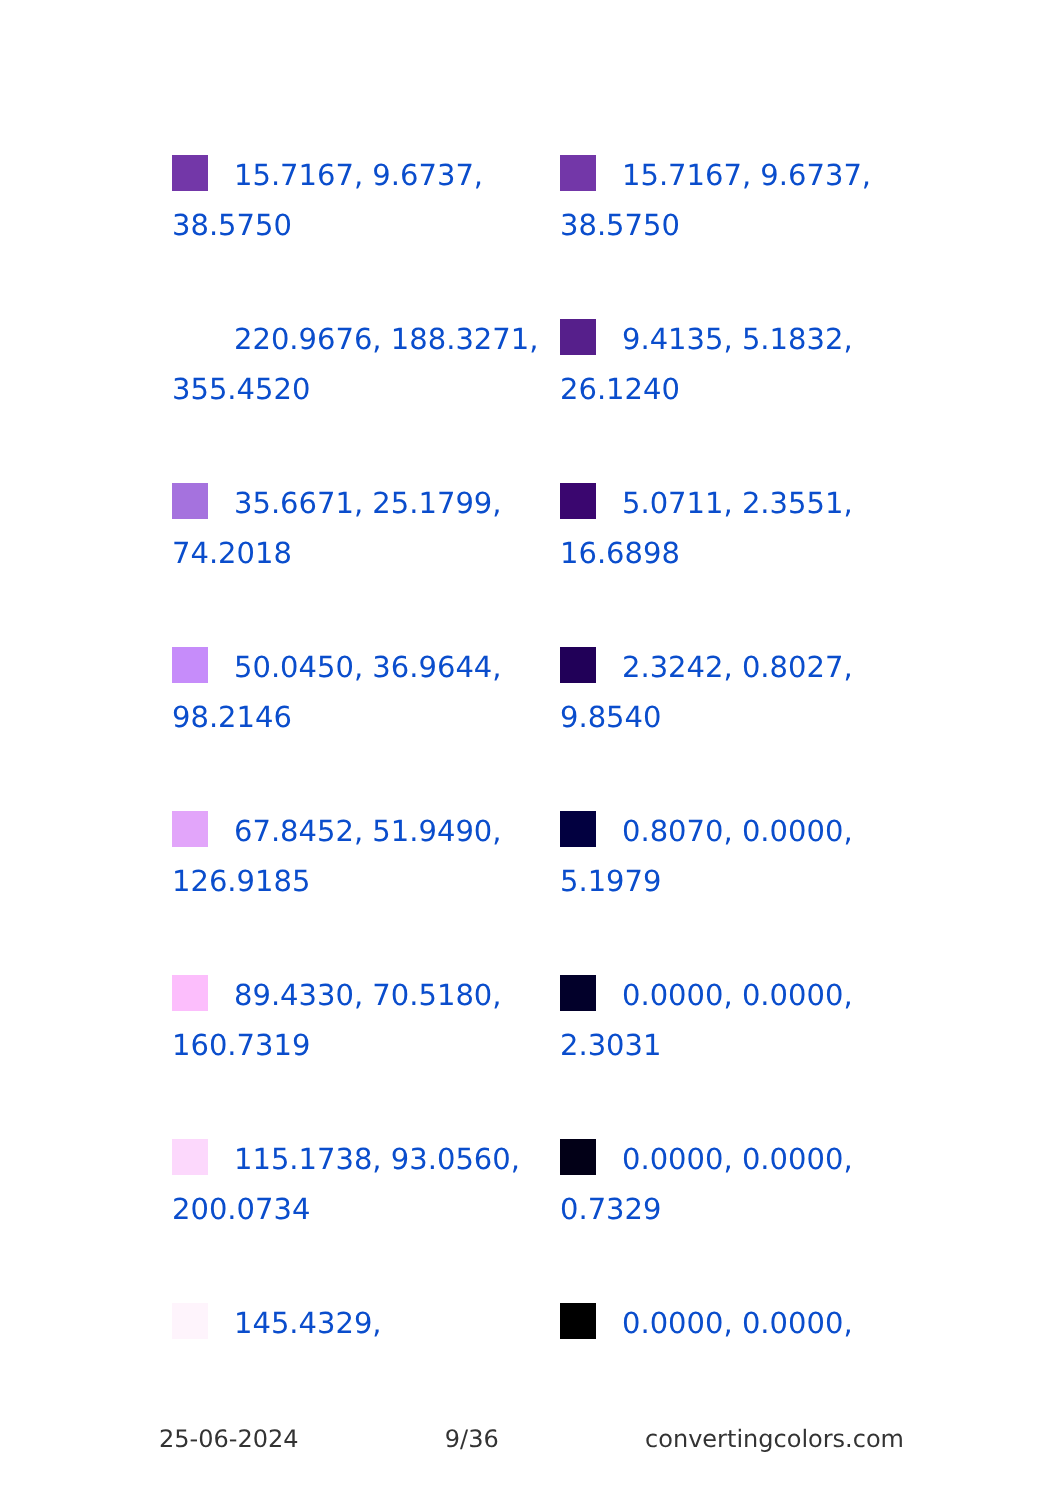15.7167, 9.6737, 38.5750
15.7167, 9.6737, 38.5750
220.9676, 188.3271, 355.4520
9.4135, 5.1832, 26.1240
35.6671, 25.1799, 74.2018
5.0711, 2.3551, 16.6898
50.0450, 36.9644, 98.2146
2.3242, 0.8027, 9.8540
67.8452, 51.9490, 126.9185
0.8070, 0.0000, 5.1979
89.4330, 70.5180, 160.7319
0.0000, 0.0000, 2.3031
115.1738, 93.0560, 200.0734
0.0000, 0.0000, 0.7329
145.4329,
0.0000, 0.0000,
25-06-2024 9/36 convertingcolors.com